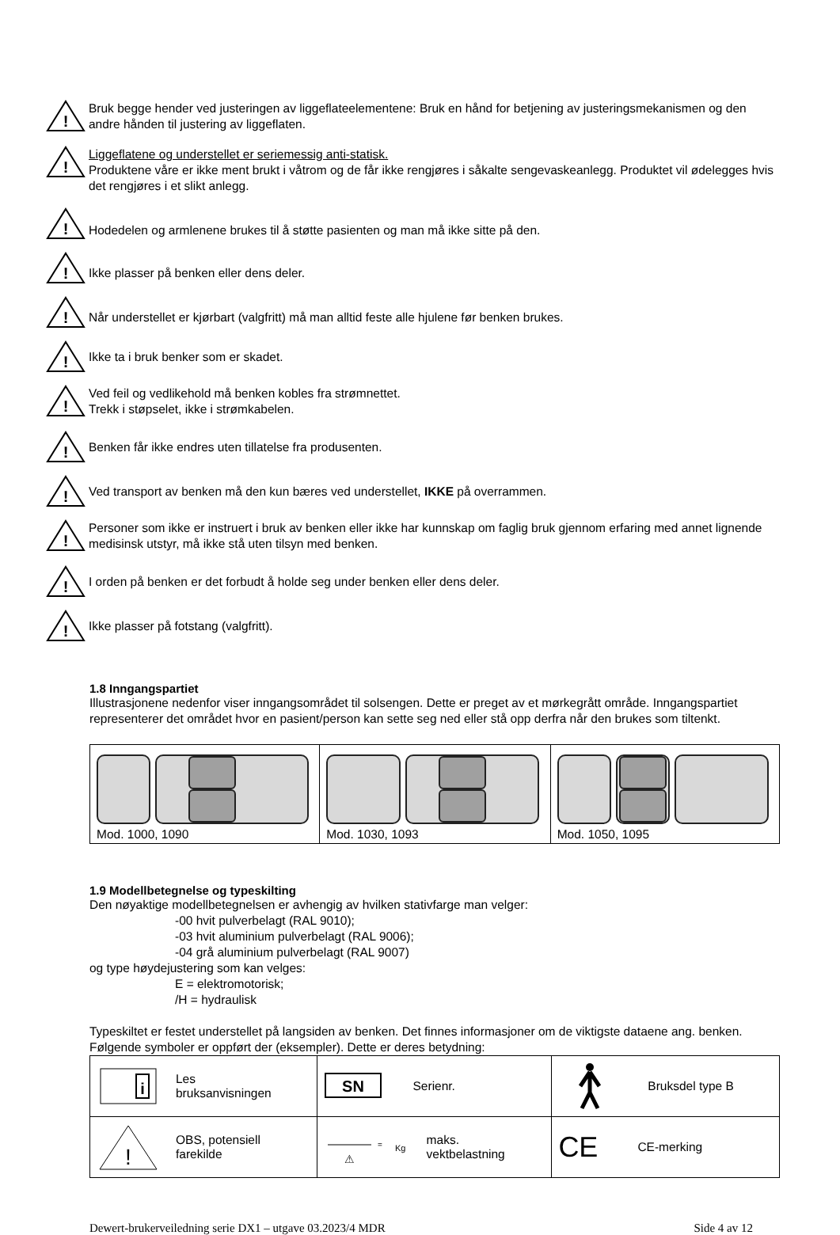!
Bruk begge hender ved justeringen av liggeflateelementene: Bruk en hånd for betjening av justeringsmekanismen og den andre hånden til justering av liggeflaten.
!
Liggeflatene og understellet er seriemessig anti-statisk.
Produktene våre er ikke ment brukt i våtrom og de får ikke rengjøres i såkalte sengevaskeanlegg. Produktet vil ødelegges hvis det rengjøres i et slikt anlegg.
!
Hodedelen og armlenene brukes til å støtte pasienten og man må ikke sitte på den.
!
Ikke plasser på benken eller dens deler.
!
Når understellet er kjørbart (valgfritt) må man alltid feste alle hjulene før benken brukes.
!
Ikke ta i bruk benker som er skadet.
!
Ved feil og vedlikehold må benken kobles fra strømnettet.
Trekk i støpselet, ikke i strømkabelen.
!
Benken får ikke endres uten tillatelse fra produsenten.
!
Ved transport av benken må den kun bæres ved understellet, IKKE på overrammen.
!
Personer som ikke er instruert i bruk av benken eller ikke har kunnskap om faglig bruk gjennom erfaring med annet lignende medisinsk utstyr, må ikke stå uten tilsyn med benken.
!
I orden på benken er det forbudt å holde seg under benken eller dens deler.
!
Ikke plasser på fotstang (valgfritt).
1.8 Inngangspartiet
Illustrasjonene nedenfor viser inngangsområdet til solsengen. Dette er preget av et mørkegrått område. Inngangspartiet representerer det området hvor en pasient/person kan sette seg ned eller stå opp derfra når den brukes som tiltenkt.
| Mod. 1000, 1090 | Mod. 1030, 1093 | Mod. 1050, 1095 |
1.9 Modellbetegnelse og typeskilting
Den nøyaktige modellbetegnelsen er avhengig av hvilken stativfarge man velger:
-00 hvit pulverbelagt (RAL 9010);
-03 hvit aluminium pulverbelagt (RAL 9006);
-04 grå aluminium pulverbelagt (RAL 9007)
og type høydejustering som kan velges:
E = elektromotorisk;
/H = hydraulisk
Typeskiltet er festet understellet på langsiden av benken. Det finnes informasjoner om de viktigste dataene ang. benken. Følgende symboler er oppført der (eksempler). Dette er deres betydning:
| i Les bruksanvisningen | SN Serienr. | Bruksdel type B |
| ! OBS, potensiell farekilde | ⚠ = Kg maks. vektbelastning | CE CE-merking |
Dewert-brukerveiledning serie DX1 – utgave 03.2023/4 MDR Side 4 av 12